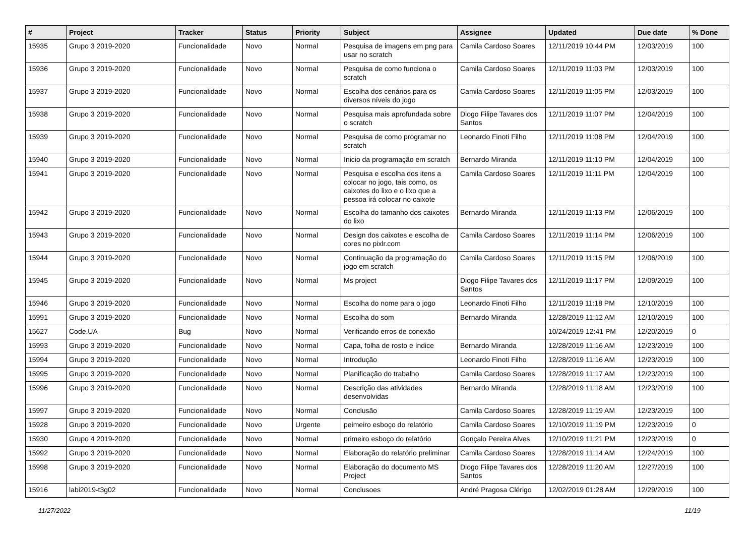| # | Project | Tracker | Status | Priority | Subject | Assignee | Updated | Due date | % Done |
| --- | --- | --- | --- | --- | --- | --- | --- | --- | --- |
| 15935 | Grupo 3 2019-2020 | Funcionalidade | Novo | Normal | Pesquisa de imagens em png para usar no scratch | Camila Cardoso Soares | 12/11/2019 10:44 PM | 12/03/2019 | 100 |
| 15936 | Grupo 3 2019-2020 | Funcionalidade | Novo | Normal | Pesquisa de como funciona o scratch | Camila Cardoso Soares | 12/11/2019 11:03 PM | 12/03/2019 | 100 |
| 15937 | Grupo 3 2019-2020 | Funcionalidade | Novo | Normal | Escolha dos cenários para os diversos níveis do jogo | Camila Cardoso Soares | 12/11/2019 11:05 PM | 12/03/2019 | 100 |
| 15938 | Grupo 3 2019-2020 | Funcionalidade | Novo | Normal | Pesquisa mais aprofundada sobre o scratch | Diogo Filipe Tavares dos Santos | 12/11/2019 11:07 PM | 12/04/2019 | 100 |
| 15939 | Grupo 3 2019-2020 | Funcionalidade | Novo | Normal | Pesquisa de como programar no scratch | Leonardo Finoti Filho | 12/11/2019 11:08 PM | 12/04/2019 | 100 |
| 15940 | Grupo 3 2019-2020 | Funcionalidade | Novo | Normal | Inicio da programação em scratch | Bernardo Miranda | 12/11/2019 11:10 PM | 12/04/2019 | 100 |
| 15941 | Grupo 3 2019-2020 | Funcionalidade | Novo | Normal | Pesquisa e escolha dos itens a colocar no jogo, tais como, os caixotes do lixo e o lixo que a pessoa irá colocar no caixote | Camila Cardoso Soares | 12/11/2019 11:11 PM | 12/04/2019 | 100 |
| 15942 | Grupo 3 2019-2020 | Funcionalidade | Novo | Normal | Escolha do tamanho dos caixotes do lixo | Bernardo Miranda | 12/11/2019 11:13 PM | 12/06/2019 | 100 |
| 15943 | Grupo 3 2019-2020 | Funcionalidade | Novo | Normal | Design dos caixotes e escolha de cores no pixlr.com | Camila Cardoso Soares | 12/11/2019 11:14 PM | 12/06/2019 | 100 |
| 15944 | Grupo 3 2019-2020 | Funcionalidade | Novo | Normal | Continuação da programação do jogo em scratch | Camila Cardoso Soares | 12/11/2019 11:15 PM | 12/06/2019 | 100 |
| 15945 | Grupo 3 2019-2020 | Funcionalidade | Novo | Normal | Ms project | Diogo Filipe Tavares dos Santos | 12/11/2019 11:17 PM | 12/09/2019 | 100 |
| 15946 | Grupo 3 2019-2020 | Funcionalidade | Novo | Normal | Escolha do nome para o jogo | Leonardo Finoti Filho | 12/11/2019 11:18 PM | 12/10/2019 | 100 |
| 15991 | Grupo 3 2019-2020 | Funcionalidade | Novo | Normal | Escolha do som | Bernardo Miranda | 12/28/2019 11:12 AM | 12/10/2019 | 100 |
| 15627 | Code.UA | Bug | Novo | Normal | Verificando erros de conexão | | 10/24/2019 12:41 PM | 12/20/2019 | 0 |
| 15993 | Grupo 3 2019-2020 | Funcionalidade | Novo | Normal | Capa, folha de rosto e índice | Bernardo Miranda | 12/28/2019 11:16 AM | 12/23/2019 | 100 |
| 15994 | Grupo 3 2019-2020 | Funcionalidade | Novo | Normal | Introdução | Leonardo Finoti Filho | 12/28/2019 11:16 AM | 12/23/2019 | 100 |
| 15995 | Grupo 3 2019-2020 | Funcionalidade | Novo | Normal | Planificação do trabalho | Camila Cardoso Soares | 12/28/2019 11:17 AM | 12/23/2019 | 100 |
| 15996 | Grupo 3 2019-2020 | Funcionalidade | Novo | Normal | Descrição das atividades desenvolvidas | Bernardo Miranda | 12/28/2019 11:18 AM | 12/23/2019 | 100 |
| 15997 | Grupo 3 2019-2020 | Funcionalidade | Novo | Normal | Conclusão | Camila Cardoso Soares | 12/28/2019 11:19 AM | 12/23/2019 | 100 |
| 15928 | Grupo 3 2019-2020 | Funcionalidade | Novo | Urgente | peimeiro esboço do relatório | Camila Cardoso Soares | 12/10/2019 11:19 PM | 12/23/2019 | 0 |
| 15930 | Grupo 4 2019-2020 | Funcionalidade | Novo | Normal | primeiro esboço do relatório | Gonçalo Pereira Alves | 12/10/2019 11:21 PM | 12/23/2019 | 0 |
| 15992 | Grupo 3 2019-2020 | Funcionalidade | Novo | Normal | Elaboração do relatório preliminar | Camila Cardoso Soares | 12/28/2019 11:14 AM | 12/24/2019 | 100 |
| 15998 | Grupo 3 2019-2020 | Funcionalidade | Novo | Normal | Elaboração do documento MS Project | Diogo Filipe Tavares dos Santos | 12/28/2019 11:20 AM | 12/27/2019 | 100 |
| 15916 | labi2019-t3g02 | Funcionalidade | Novo | Normal | Conclusoes | André Pragosa Clérigo | 12/02/2019 01:28 AM | 12/29/2019 | 100 |
11/27/2022 11/19